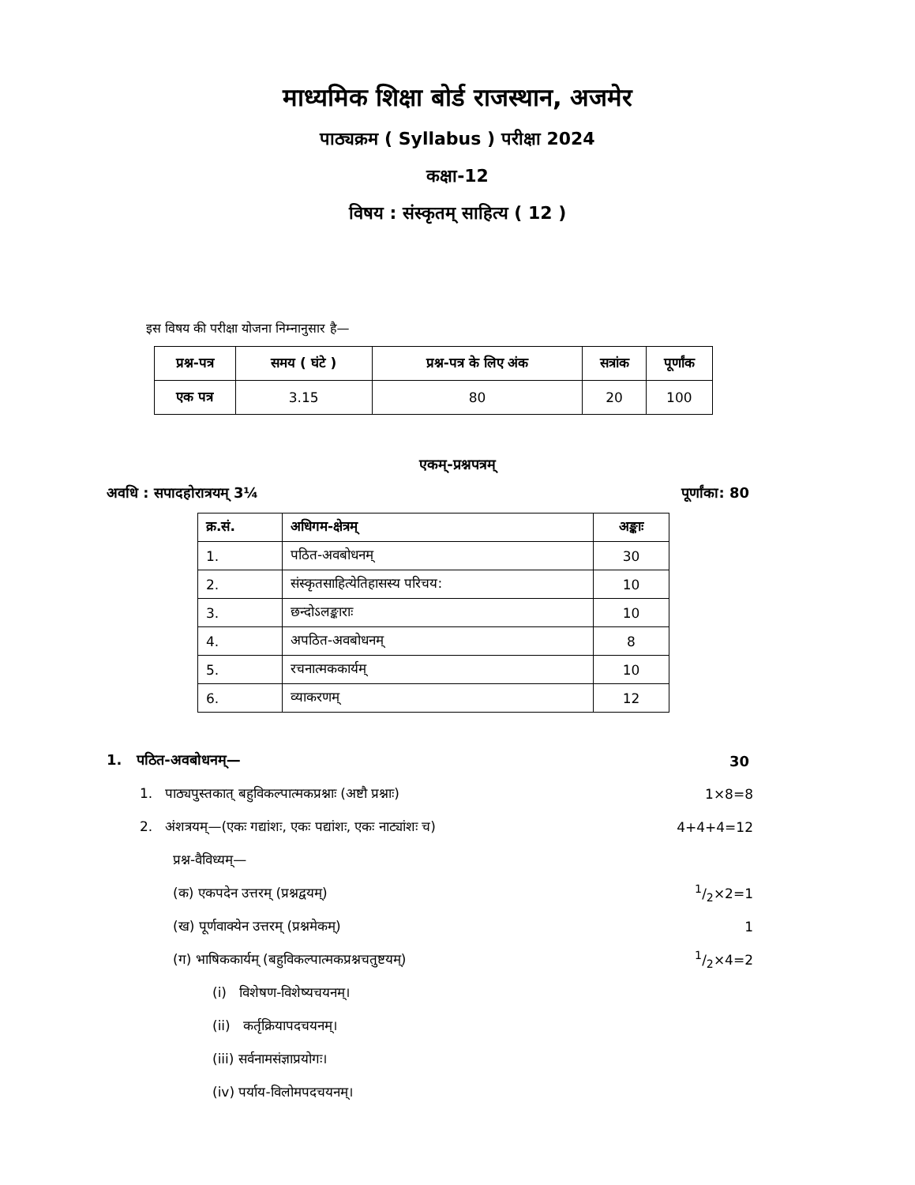माध्यमिक शिक्षा बोर्ड राजस्थान, अजमेर
पाठ्यक्रम ( Syllabus ) परीक्षा 2024
कक्षा-12
विषय : संस्कृतम् साहित्य ( 12 )
इस विषय की परीक्षा योजना निम्नानुसार है—
| प्रश्न-पत्र | समय ( घंटे ) | प्रश्न-पत्र के लिए अंक | सत्रांक | पूर्णांक |
| --- | --- | --- | --- | --- |
| एक पत्र | 3.15 | 80 | 20 | 100 |
एकम्-प्रश्नपत्रम्
अवधि : सपादहोरात्रयम् 3¼ पूर्णांका: 80
| क्र.सं. | अधिगम-क्षेत्रम् | अङ्काः |
| --- | --- | --- |
| 1. | पठित-अवबोधनम् | 30 |
| 2. | संस्कृतसाहित्येतिहासस्य परिचय: | 10 |
| 3. | छन्दोऽलङ्काराः | 10 |
| 4. | अपठित-अवबोधनम् | 8 |
| 5. | रचनात्मककार्यम् | 10 |
| 6. | व्याकरणम् | 12 |
1. पठित-अवबोधनम्— 30
1. पाठ्यपुस्तकात् बहुविकल्पात्मकप्रश्नाः (अष्टौ प्रश्नाः) 1×8=8
2. अंशत्रयम्—(एकः गद्यांशः, एकः पद्यांशः, एकः नाट्यांशः च) 4+4+4=12
प्रश्न-वैविध्यम्—
(क) एकपदेन उत्तरम् (प्रश्नद्वयम्) 1/2×2=1
(ख) पूर्णवाक्येन उत्तरम् (प्रश्नमेकम्) 1
(ग) भाषिककार्यम् (बहुविकल्पात्मकप्रश्नचतुष्टयम्) 1/2×4=2
(i) विशेषण-विशेष्यचयनम्।
(ii) कर्तृक्रियापदचयनम्।
(iii) सर्वनामसंज्ञाप्रयोगः।
(iv) पर्याय-विलोमपदचयनम्।